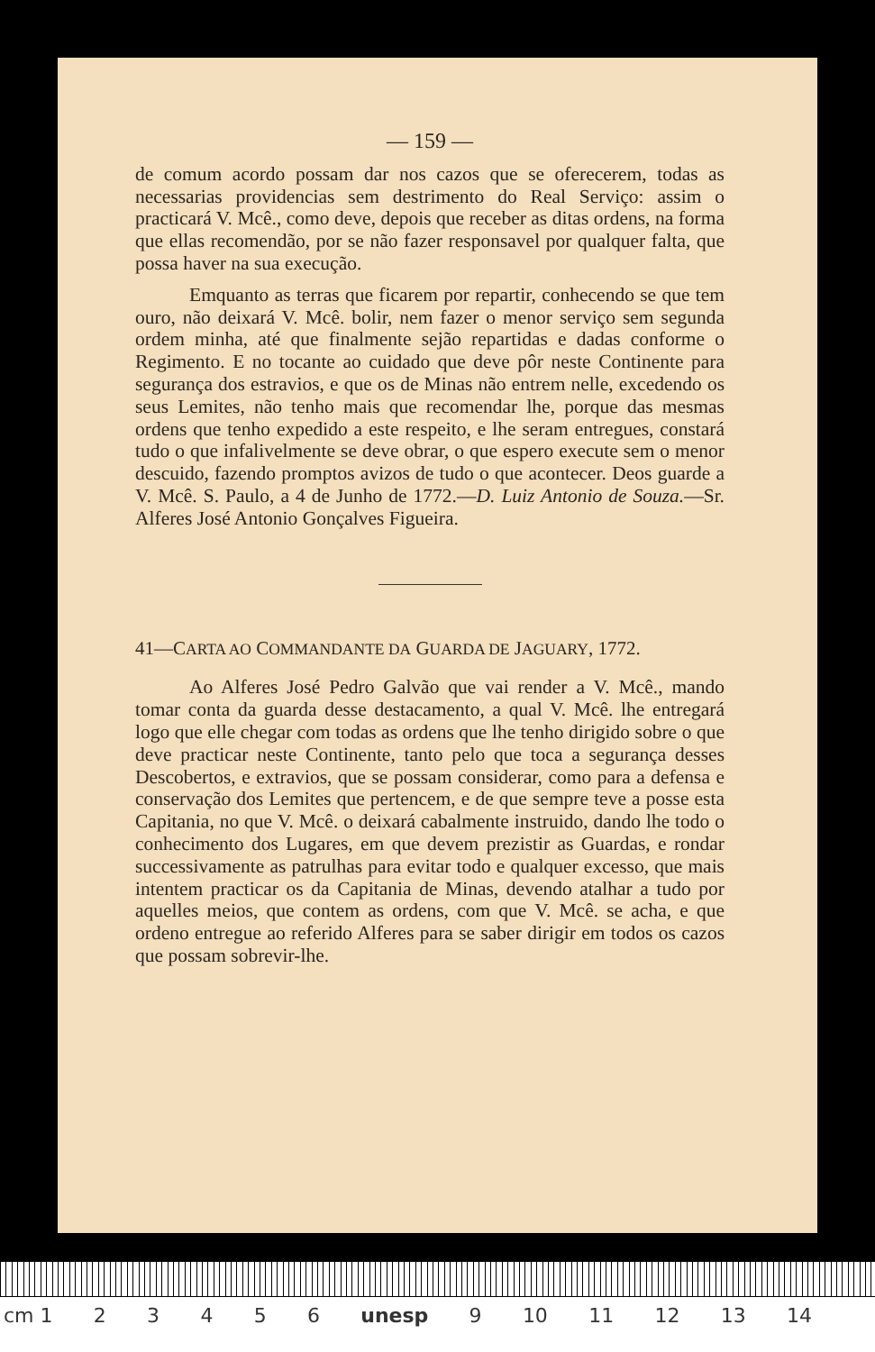— 159 —
de comum acordo possam dar nos cazos que se oferecerem, todas as necessarias providencias sem destrimento do Real Serviço: assim o practicará V. Mcê., como deve, depois que receber as ditas ordens, na forma que ellas recomendão, por se não fazer responsavel por qualquer falta, que possa haver na sua execução.
Emquanto as terras que ficarem por repartir, conhecendo se que tem ouro, não deixará V. Mcê. bolir, nem fazer o menor serviço sem segunda ordem minha, até que finalmente sejão repartidas e dadas conforme o Regimento. E no tocante ao cuidado que deve pôr neste Continente para segurança dos estravios, e que os de Minas não entrem nelle, excedendo os seus Lemites, não tenho mais que recomendar lhe, porque das mesmas ordens que tenho expedido a este respeito, e lhe seram entregues, constará tudo o que infalivelmente se deve obrar, o que espero execute sem o menor descuido, fazendo promptos avizos de tudo o que acontecer. Deos guarde a V. Mcê. S. Paulo, a 4 de Junho de 1772.—D. Luiz Antonio de Souza.—Sr. Alferes José Antonio Gonçalves Figueira.
41—CARTA AO COMMANDANTE DA GUARDA DE JAGUARY, 1772.
Ao Alferes José Pedro Galvão que vai render a V. Mcê., mando tomar conta da guarda desse destacamento, a qual V. Mcê. lhe entregará logo que elle chegar com todas as ordens que lhe tenho dirigido sobre o que deve practicar neste Continente, tanto pelo que toca a segurança desses Descobertos, e extravios, que se possam considerar, como para a defensa e conservação dos Lemites que pertencem, e de que sempre teve a posse esta Capitania, no que V. Mcê. o deixará cabalmente instruido, dando lhe todo o conhecimento dos Lugares, em que devem prezistir as Guardas, e rondar successivamente as patrulhas para evitar todo e qualquer excesso, que mais intentem practicar os da Capitania de Minas, devendo atalhar a tudo por aquelles meios, que contem as ordens, com que V. Mcê. se acha, e que ordeno entregue ao referido Alferes para se saber dirigir em todos os cazos que possam sobrevir-lhe.
cm 1 23456 unesp 9 10 11 12 13 14